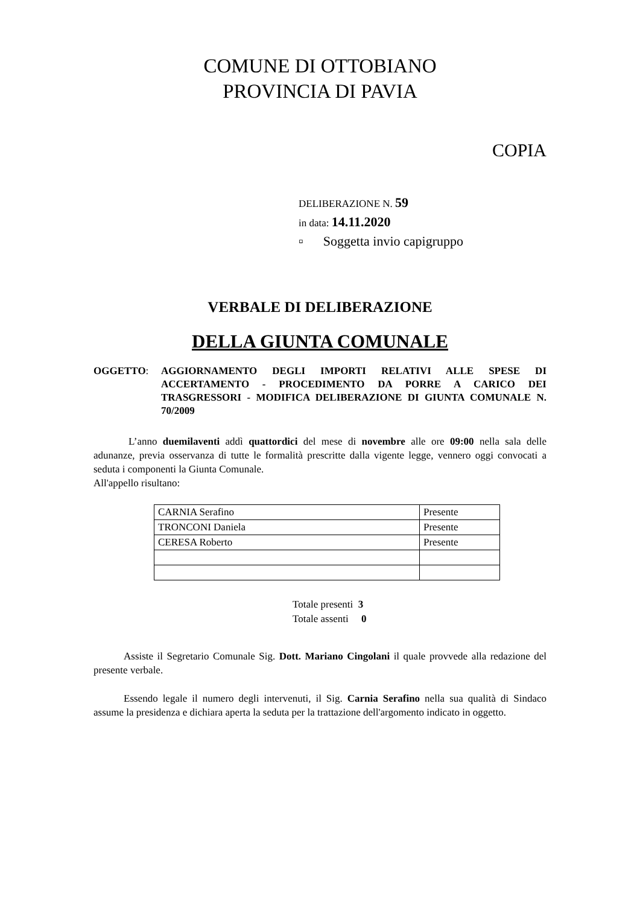COMUNE DI OTTOBIANO
PROVINCIA DI PAVIA
COPIA
DELIBERAZIONE N. 59
in data: 14.11.2020
▫ Soggetta invio capigruppo
VERBALE DI DELIBERAZIONE
DELLA GIUNTA COMUNALE
OGGETTO: AGGIORNAMENTO DEGLI IMPORTI RELATIVI ALLE SPESE DI ACCERTAMENTO - PROCEDIMENTO DA PORRE A CARICO DEI TRASGRESSORI - MODIFICA DELIBERAZIONE DI GIUNTA COMUNALE N. 70/2009
L’anno duemilaventi addì quattordici del mese di novembre alle ore 09:00 nella sala delle adunanze, previa osservanza di tutte le formalità prescritte dalla vigente legge, vennero oggi convocati a seduta i componenti la Giunta Comunale.
All'appello risultano:
| CARNIA Serafino | Presente |
| TRONCONI Daniela | Presente |
| CERESA Roberto | Presente |
Totale presenti 3
Totale assenti 0
Assiste il Segretario Comunale Sig. Dott. Mariano Cingolani il quale provvede alla redazione del presente verbale.
Essendo legale il numero degli intervenuti, il Sig. Carnia Serafino nella sua qualità di Sindaco assume la presidenza e dichiara aperta la seduta per la trattazione dell'argomento indicato in oggetto.